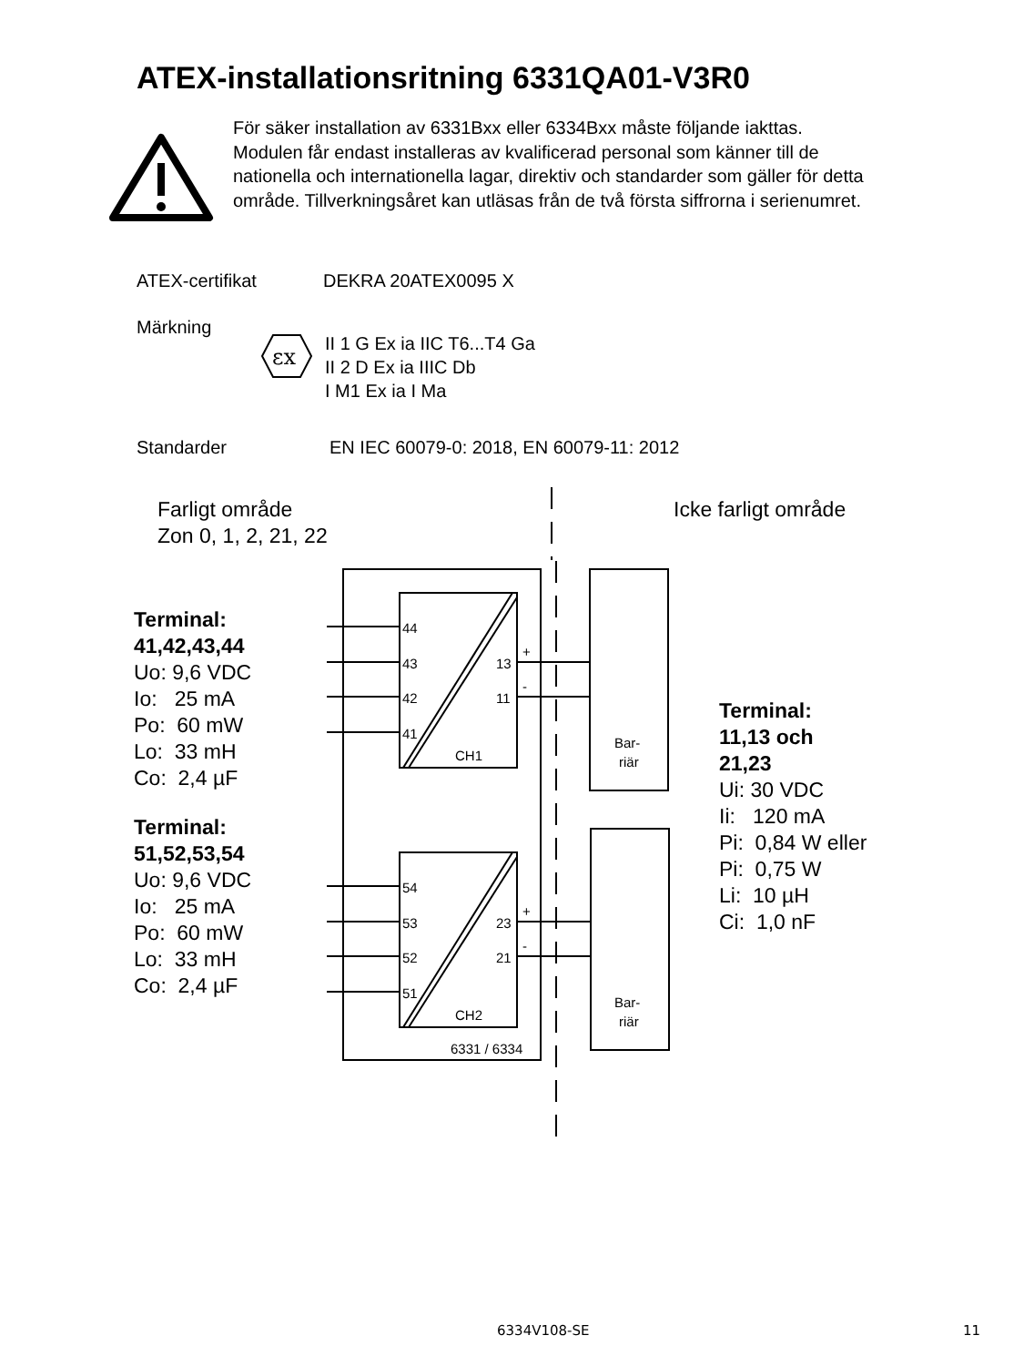ATEX-installationsritning 6331QA01-V3R0
För säker installation av 6331Bxx eller 6334Bxx måste följande iakttas. Modulen får endast installeras av kvalificerad personal som känner till de nationella och internationella lagar, direktiv och standarder som gäller för detta område. Tillverkningsåret kan utläsas från de två första siffrorna i serienumret.
ATEX-certifikat DEKRA 20ATEX0095 X
Märkning
εx
II 1 G Ex ia IIC T6...T4 Ga
II 2 D Ex ia IIIC Db
I M1 Ex ia I Ma
Standarder EN IEC 60079-0: 2018, EN 60079-11: 2012
Farligt område
Zon 0, 1, 2, 21, 22
Icke farligt område
Terminal:
41,42,43,44
Uo: 9,6 VDC
Io: 25 mA
Po: 60 mW
Lo: 33 mH
Co: 2,4 µF
Terminal:
51,52,53,54
Uo: 9,6 VDC
Io: 25 mA
Po: 60 mW
Lo: 33 mH
Co: 2,4 µF
44
43
42
41
13
11
+
-
CH1
54
53
52
51
23
21
+
-
CH2
6331 / 6334
Bar-
riär
Bar-
riär
Terminal:
11,13 och
21,23
Ui: 30 VDC
Ii: 120 mA
Pi: 0,84 W eller
Pi: 0,75 W
Li: 10 µH
Ci: 1,0 nF
6334V108-SE 11